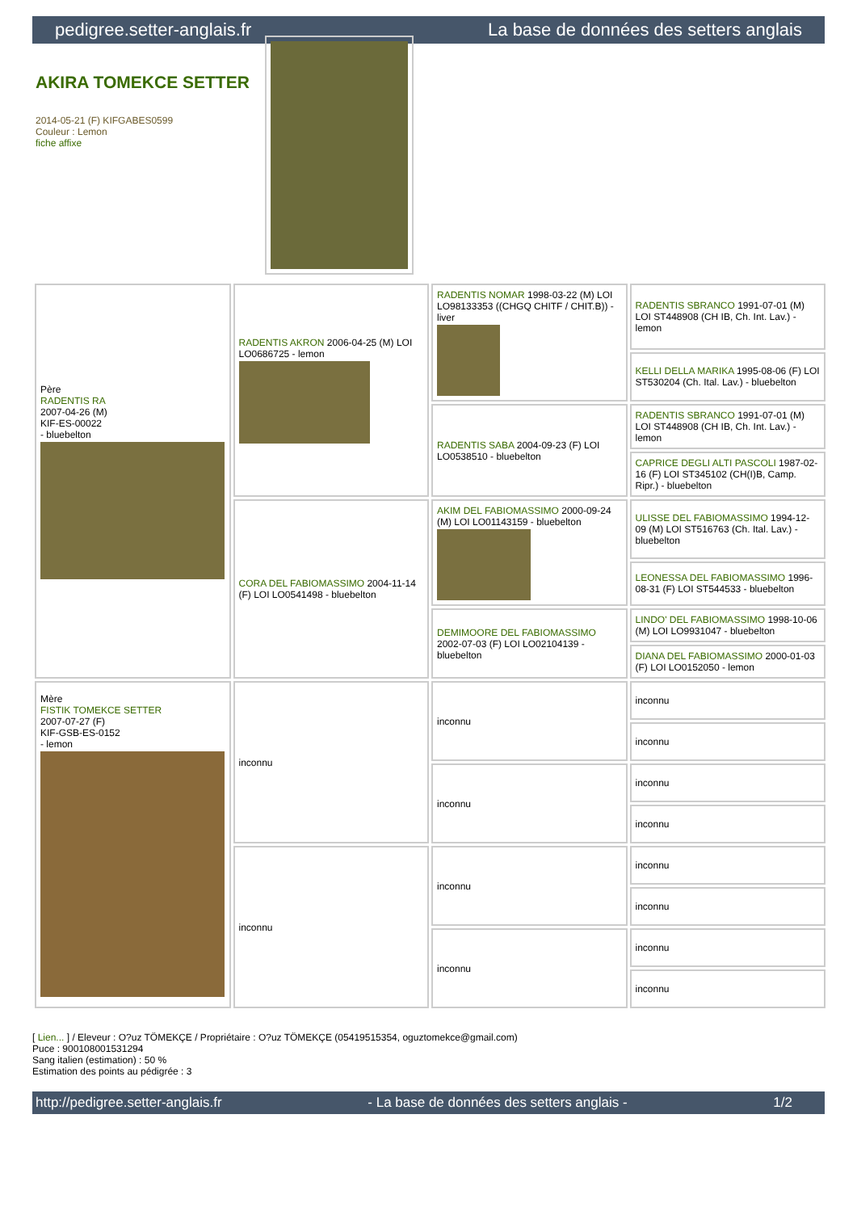pedigree.setter-anglais.fr La base de données des setters anglais
AKIRA TOMEKCE SETTER
2014-05-21 (F) KIFGABES0599
Couleur : Lemon
fiche affixe
| Père RADENTIS RA 2007-04-26 (M) KIF-ES-00022 - bluebelton | RADENTIS AKRON 2006-04-25 (M) LOI LO0686725 - lemon | RADENTIS NOMAR 1998-03-22 (M) LOI LO98133353 ((CHGQ CHITF / CHIT.B)) - liver | RADENTIS SBRANCO 1991-07-01 (M) LOI ST448908 (CH IB, Ch. Int. Lav.) - lemon |
| | | | KELLI DELLA MARIKA 1995-08-06 (F) LOI ST530204 (Ch. Ital. Lav.) - bluebelton |
| | | RADENTIS SABA 2004-09-23 (F) LOI LO0538510 - bluebelton | RADENTIS SBRANCO 1991-07-01 (M) LOI ST448908 (CH IB, Ch. Int. Lav.) - lemon |
| | | | CAPRICE DEGLI ALTI PASCOLI 1987-02-16 (F) LOI ST345102 (CH(I)B, Camp. Ripr.) - bluebelton |
| | CORA DEL FABIOMASSIMO 2004-11-14 (F) LOI LO0541498 - bluebelton | AKIM DEL FABIOMASSIMO 2000-09-24 (M) LOI LO01143159 - bluebelton | ULISSE DEL FABIOMASSIMO 1994-12-09 (M) LOI ST516763 (Ch. Ital. Lav.) - bluebelton |
| | | | LEONESSA DEL FABIOMASSIMO 1996-08-31 (F) LOI ST544533 - bluebelton |
| | | DEMIMOORE DEL FABIOMASSIMO 2002-07-03 (F) LOI LO02104139 - bluebelton | LINDO' DEL FABIOMASSIMO 1998-10-06 (M) LOI LO9931047 - bluebelton |
| | | | DIANA DEL FABIOMASSIMO 2000-01-03 (F) LOI LO0152050 - lemon |
| Mère FISTIK TOMEKCE SETTER 2007-07-27 (F) KIF-GSB-ES-0152 - lemon | inconnu | inconnu | inconnu |
| | | | inconnu |
| | | inconnu | inconnu |
| | | | inconnu |
| | inconnu | inconnu | inconnu |
| | | | inconnu |
| | | inconnu | inconnu |
| | | | inconnu |
[ Lien... ] / Eleveur : O?uz TÖMEKÇE / Propriétaire : O?uz TÖMEKÇE (05419515354, oguztomekce@gmail.com)
Puce : 900108001531294
Sang italien (estimation) : 50 %
Estimation des points au pédigrée : 3
http://pedigree.setter-anglais.fr - La base de données des setters anglais - 1/2